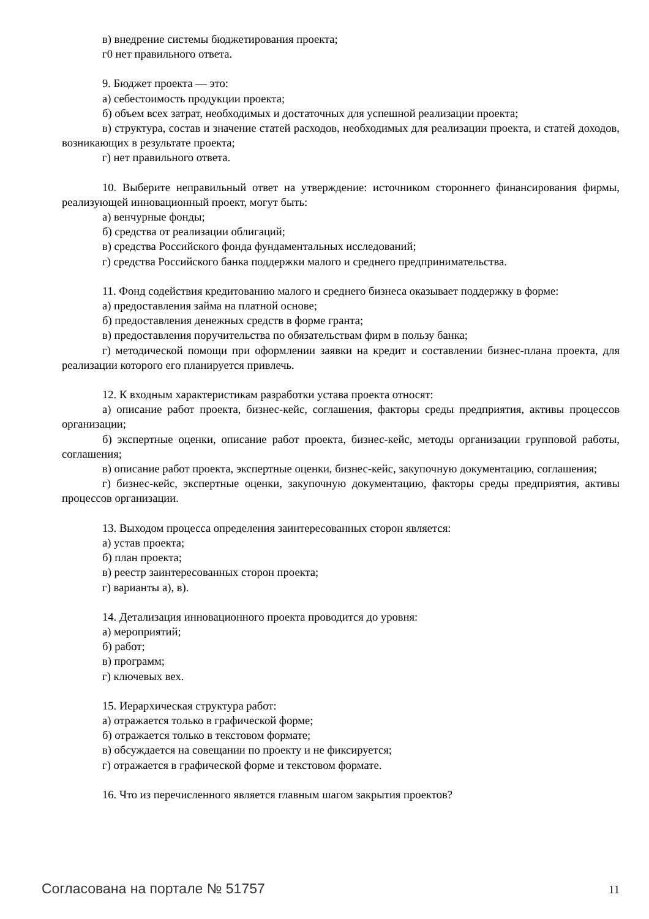в) внедрение системы бюджетирования проекта;
г0 нет правильного ответа.
9. Бюджет проекта — это:
а) себестоимость продукции проекта;
б) объем всех затрат, необходимых и достаточных для успешной реализации проекта;
в) структура, состав и значение статей расходов, необходимых для реализации проекта, и статей доходов, возникающих в результате проекта;
г) нет правильного ответа.
10. Выберите неправильный ответ на утверждение: источником стороннего финансирования фирмы, реализующей инновационный проект, могут быть:
а) венчурные фонды;
б) средства от реализации облигаций;
в) средства Российского фонда фундаментальных исследований;
г) средства Российского банка поддержки малого и среднего предпринимательства.
11. Фонд содействия кредитованию малого и среднего бизнеса оказывает поддержку в форме:
а) предоставления займа на платной основе;
б) предоставления денежных средств в форме гранта;
в) предоставления поручительства по обязательствам фирм в пользу банка;
г) методической помощи при оформлении заявки на кредит и составлении бизнес-плана проекта, для реализации которого его планируется привлечь.
12. К входным характеристикам разработки устава проекта относят:
а) описание работ проекта, бизнес-кейс, соглашения, факторы среды предприятия, активы процессов организации;
б) экспертные оценки, описание работ проекта, бизнес-кейс, методы организации групповой работы, соглашения;
в) описание работ проекта, экспертные оценки, бизнес-кейс, закупочную документацию, соглашения;
г) бизнес-кейс, экспертные оценки, закупочную документацию, факторы среды предприятия, активы процессов организации.
13. Выходом процесса определения заинтересованных сторон является:
а) устав проекта;
б) план проекта;
в) реестр заинтересованных сторон проекта;
г) варианты а), в).
14. Детализация инновационного проекта проводится до уровня:
а) мероприятий;
б) работ;
в) программ;
г) ключевых вех.
15. Иерархическая структура работ:
а) отражается только в графической форме;
б) отражается только в текстовом формате;
в) обсуждается на совещании по проекту и не фиксируется;
г) отражается в графической форме и текстовом формате.
16. Что из перечисленного является главным шагом закрытия проектов?
Согласована на портале № 51757 11